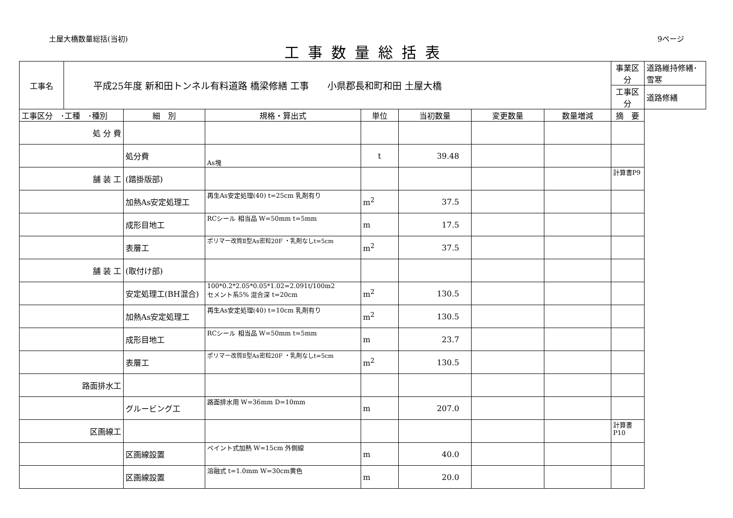土屋大橋数量総括(当初) 9ページ
工事数量総括表
| 工事名 | 平成25年度 新和田トンネル有料道路 橋梁修繕 工事 小県郡長和町和田 土屋大橋 | | | | | | | 事業区分 | 道路維持修繕･雪寒 |
| | | | | | | | | 工事区分 | 道路修繕 |
| 工事区分 ･工種 ･種別 | | 細 別 | 規格・算出式 | 単位 | 当初数量 | 変更数量 | 数量増減 | 摘 要 | |
| 処 分 費 | | | | | | | | | |
| | | 処分費 | As塊 | t | 39.48 | | | | |
| 舗 装 工 | | (踏掛版部) | | | | | | 計算書P9 | |
| | | 加熱As安定処理工 | 再生As安定処理(40) t=25cm 乳剤有り | m<sup>2</sup> | 37.5 | | | | |
| | | 成形目地工 | RCシール 相当品 W=50mm t=5mm | m | 17.5 | | | | |
| | | 表層工 | ポリマー改質Ⅱ型As密粒20F ・乳剤なしt=5cm | m<sup>2</sup> | 37.5 | | | | |
| 舗 装 工 | | (取付け部) | | | | | | | |
| | | 安定処理工(BH混合) | 100*0.2*2.05*0.05*1.02=2.091t/100m2 セメント系5% 混合深 t=20cm | m<sup>2</sup> | 130.5 | | | | |
| | | 加熱As安定処理工 | 再生As安定処理(40) t=10cm 乳剤有り | m<sup>2</sup> | 130.5 | | | | |
| | | 成形目地工 | RCシール 相当品 W=50mm t=5mm | m | 23.7 | | | | |
| | | 表層工 | ポリマー改質Ⅱ型As密粒20F ・乳剤なしt=5cm | m<sup>2</sup> | 130.5 | | | | |
| 路面排水工 | | | | | | | | | |
| | | グルービング工 | 路面排水用 W=36mm D=10mm | m | 207.0 | | | | |
| 区画線工 | | | | | | | | 計算書P10 | |
| | | 区画線設置 | ペイント式加熱 W=15cm 外側線 | m | 40.0 | | | | |
| | | 区画線設置 | 溶融式 t=1.0mm W=30cm黄色 | m | 20.0 | | | | |